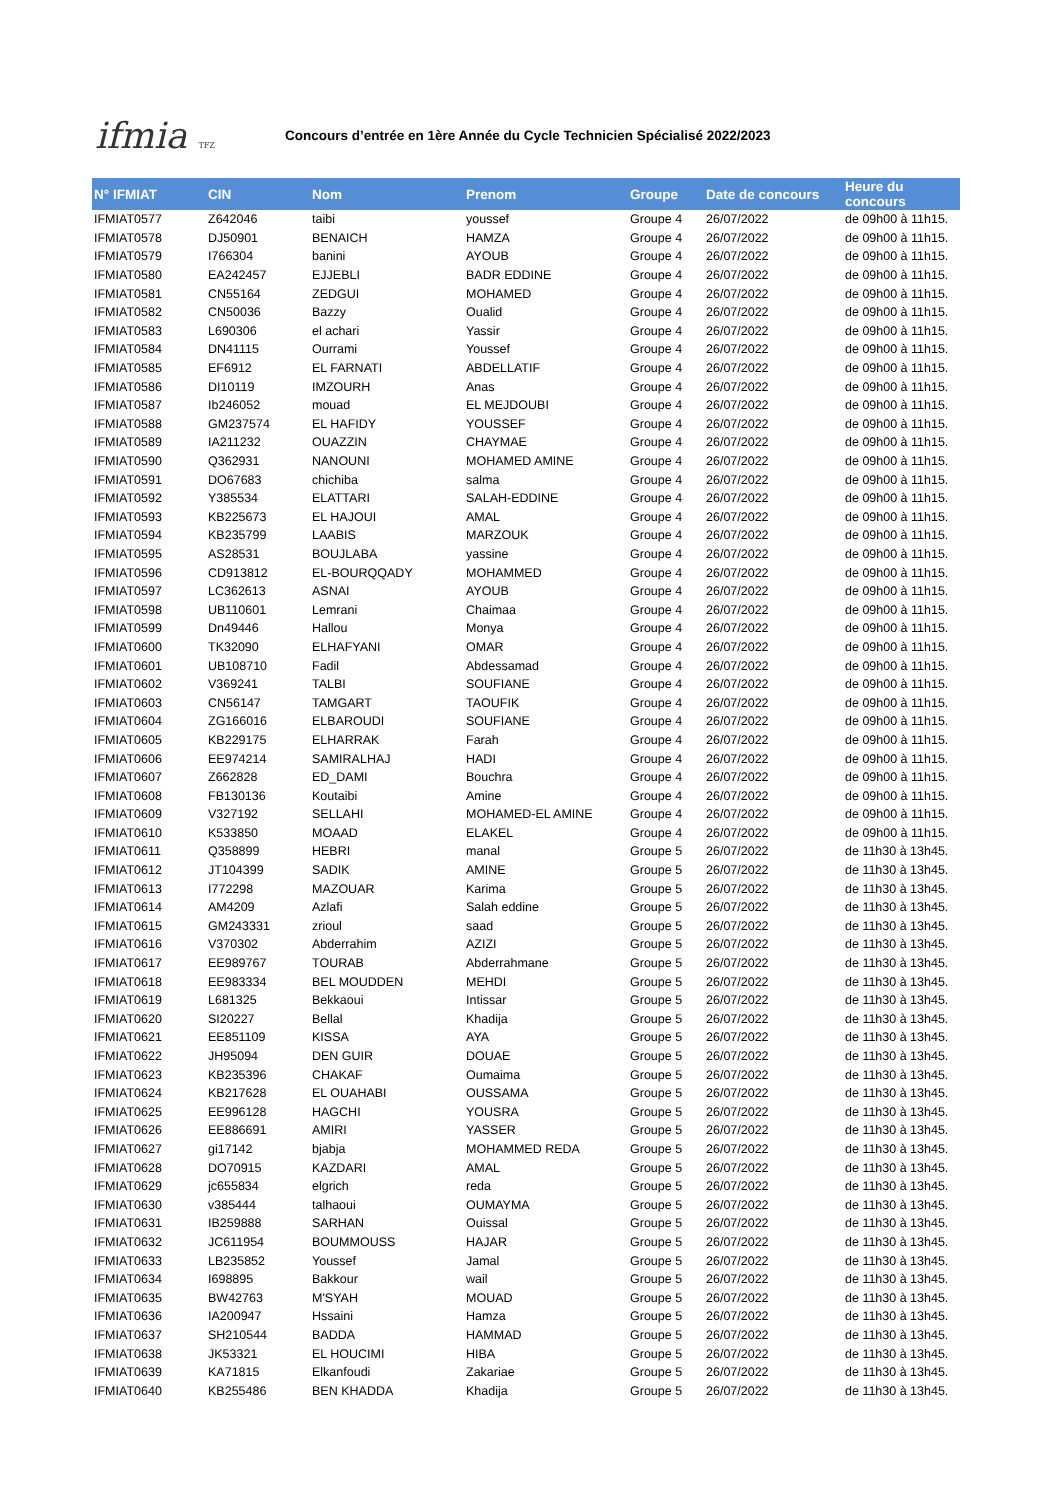ifmia TFZ
Concours d’entrée en 1ère Année du Cycle Technicien Spécialisé 2022/2023
| N° IFMIAT | CIN | Nom | Prenom | Groupe | Date de concours | Heure du concours |
| --- | --- | --- | --- | --- | --- | --- |
| IFMIAT0577 | Z642046 | taibi | youssef | Groupe 4 | 26/07/2022 | de 09h00 à 11h15. |
| IFMIAT0578 | DJ50901 | BENAICH | HAMZA | Groupe 4 | 26/07/2022 | de 09h00 à 11h15. |
| IFMIAT0579 | I766304 | banini | AYOUB | Groupe 4 | 26/07/2022 | de 09h00 à 11h15. |
| IFMIAT0580 | EA242457 | EJJEBLI | BADR EDDINE | Groupe 4 | 26/07/2022 | de 09h00 à 11h15. |
| IFMIAT0581 | CN55164 | ZEDGUI | MOHAMED | Groupe 4 | 26/07/2022 | de 09h00 à 11h15. |
| IFMIAT0582 | CN50036 | Bazzy | Oualid | Groupe 4 | 26/07/2022 | de 09h00 à 11h15. |
| IFMIAT0583 | L690306 | el achari | Yassir | Groupe 4 | 26/07/2022 | de 09h00 à 11h15. |
| IFMIAT0584 | DN41115 | Ourrami | Youssef | Groupe 4 | 26/07/2022 | de 09h00 à 11h15. |
| IFMIAT0585 | EF6912 | EL FARNATI | ABDELLATIF | Groupe 4 | 26/07/2022 | de 09h00 à 11h15. |
| IFMIAT0586 | DI10119 | IMZOURH | Anas | Groupe 4 | 26/07/2022 | de 09h00 à 11h15. |
| IFMIAT0587 | Ib246052 | mouad | EL MEJDOUBI | Groupe 4 | 26/07/2022 | de 09h00 à 11h15. |
| IFMIAT0588 | GM237574 | EL HAFIDY | YOUSSEF | Groupe 4 | 26/07/2022 | de 09h00 à 11h15. |
| IFMIAT0589 | IA211232 | OUAZZIN | CHAYMAE | Groupe 4 | 26/07/2022 | de 09h00 à 11h15. |
| IFMIAT0590 | Q362931 | NANOUNI | MOHAMED AMINE | Groupe 4 | 26/07/2022 | de 09h00 à 11h15. |
| IFMIAT0591 | DO67683 | chichiba | salma | Groupe 4 | 26/07/2022 | de 09h00 à 11h15. |
| IFMIAT0592 | Y385534 | ELATTARI | SALAH-EDDINE | Groupe 4 | 26/07/2022 | de 09h00 à 11h15. |
| IFMIAT0593 | KB225673 | EL HAJOUI | AMAL | Groupe 4 | 26/07/2022 | de 09h00 à 11h15. |
| IFMIAT0594 | KB235799 | LAABIS | MARZOUK | Groupe 4 | 26/07/2022 | de 09h00 à 11h15. |
| IFMIAT0595 | AS28531 | BOUJLABA | yassine | Groupe 4 | 26/07/2022 | de 09h00 à 11h15. |
| IFMIAT0596 | CD913812 | EL-BOURQQADY | MOHAMMED | Groupe 4 | 26/07/2022 | de 09h00 à 11h15. |
| IFMIAT0597 | LC362613 | ASNAI | AYOUB | Groupe 4 | 26/07/2022 | de 09h00 à 11h15. |
| IFMIAT0598 | UB110601 | Lemrani | Chaimaa | Groupe 4 | 26/07/2022 | de 09h00 à 11h15. |
| IFMIAT0599 | Dn49446 | Hallou | Monya | Groupe 4 | 26/07/2022 | de 09h00 à 11h15. |
| IFMIAT0600 | TK32090 | ELHAFYANI | OMAR | Groupe 4 | 26/07/2022 | de 09h00 à 11h15. |
| IFMIAT0601 | UB108710 | Fadil | Abdessamad | Groupe 4 | 26/07/2022 | de 09h00 à 11h15. |
| IFMIAT0602 | V369241 | TALBI | SOUFIANE | Groupe 4 | 26/07/2022 | de 09h00 à 11h15. |
| IFMIAT0603 | CN56147 | TAMGART | TAOUFIK | Groupe 4 | 26/07/2022 | de 09h00 à 11h15. |
| IFMIAT0604 | ZG166016 | ELBAROUDI | SOUFIANE | Groupe 4 | 26/07/2022 | de 09h00 à 11h15. |
| IFMIAT0605 | KB229175 | ELHARRAK | Farah | Groupe 4 | 26/07/2022 | de 09h00 à 11h15. |
| IFMIAT0606 | EE974214 | SAMIRALHAJ | HADI | Groupe 4 | 26/07/2022 | de 09h00 à 11h15. |
| IFMIAT0607 | Z662828 | ED_DAMI | Bouchra | Groupe 4 | 26/07/2022 | de 09h00 à 11h15. |
| IFMIAT0608 | FB130136 | Koutaibi | Amine | Groupe 4 | 26/07/2022 | de 09h00 à 11h15. |
| IFMIAT0609 | V327192 | SELLAHI | MOHAMED-EL AMINE | Groupe 4 | 26/07/2022 | de 09h00 à 11h15. |
| IFMIAT0610 | K533850 | MOAAD | ELAKEL | Groupe 4 | 26/07/2022 | de 09h00 à 11h15. |
| IFMIAT0611 | Q358899 | HEBRI | manal | Groupe 5 | 26/07/2022 | de 11h30 à 13h45. |
| IFMIAT0612 | JT104399 | SADIK | AMINE | Groupe 5 | 26/07/2022 | de 11h30 à 13h45. |
| IFMIAT0613 | I772298 | MAZOUAR | Karima | Groupe 5 | 26/07/2022 | de 11h30 à 13h45. |
| IFMIAT0614 | AM4209 | Azlafi | Salah eddine | Groupe 5 | 26/07/2022 | de 11h30 à 13h45. |
| IFMIAT0615 | GM243331 | zrioul | saad | Groupe 5 | 26/07/2022 | de 11h30 à 13h45. |
| IFMIAT0616 | V370302 | Abderrahim | AZIZI | Groupe 5 | 26/07/2022 | de 11h30 à 13h45. |
| IFMIAT0617 | EE989767 | TOURAB | Abderrahmane | Groupe 5 | 26/07/2022 | de 11h30 à 13h45. |
| IFMIAT0618 | EE983334 | BEL MOUDDEN | MEHDI | Groupe 5 | 26/07/2022 | de 11h30 à 13h45. |
| IFMIAT0619 | L681325 | Bekkaoui | Intissar | Groupe 5 | 26/07/2022 | de 11h30 à 13h45. |
| IFMIAT0620 | SI20227 | Bellal | Khadija | Groupe 5 | 26/07/2022 | de 11h30 à 13h45. |
| IFMIAT0621 | EE851109 | KISSA | AYA | Groupe 5 | 26/07/2022 | de 11h30 à 13h45. |
| IFMIAT0622 | JH95094 | DEN GUIR | DOUAE | Groupe 5 | 26/07/2022 | de 11h30 à 13h45. |
| IFMIAT0623 | KB235396 | CHAKAF | Oumaima | Groupe 5 | 26/07/2022 | de 11h30 à 13h45. |
| IFMIAT0624 | KB217628 | EL OUAHABI | OUSSAMA | Groupe 5 | 26/07/2022 | de 11h30 à 13h45. |
| IFMIAT0625 | EE996128 | HAGCHI | YOUSRA | Groupe 5 | 26/07/2022 | de 11h30 à 13h45. |
| IFMIAT0626 | EE886691 | AMIRI | YASSER | Groupe 5 | 26/07/2022 | de 11h30 à 13h45. |
| IFMIAT0627 | gi17142 | bjabja | MOHAMMED REDA | Groupe 5 | 26/07/2022 | de 11h30 à 13h45. |
| IFMIAT0628 | DO70915 | KAZDARI | AMAL | Groupe 5 | 26/07/2022 | de 11h30 à 13h45. |
| IFMIAT0629 | jc655834 | elgrich | reda | Groupe 5 | 26/07/2022 | de 11h30 à 13h45. |
| IFMIAT0630 | v385444 | talhaoui | OUMAYMA | Groupe 5 | 26/07/2022 | de 11h30 à 13h45. |
| IFMIAT0631 | IB259888 | SARHAN | Ouissal | Groupe 5 | 26/07/2022 | de 11h30 à 13h45. |
| IFMIAT0632 | JC611954 | BOUMMOUSS | HAJAR | Groupe 5 | 26/07/2022 | de 11h30 à 13h45. |
| IFMIAT0633 | LB235852 | Youssef | Jamal | Groupe 5 | 26/07/2022 | de 11h30 à 13h45. |
| IFMIAT0634 | I698895 | Bakkour | wail | Groupe 5 | 26/07/2022 | de 11h30 à 13h45. |
| IFMIAT0635 | BW42763 | M'SYAH | MOUAD | Groupe 5 | 26/07/2022 | de 11h30 à 13h45. |
| IFMIAT0636 | IA200947 | Hssaini | Hamza | Groupe 5 | 26/07/2022 | de 11h30 à 13h45. |
| IFMIAT0637 | SH210544 | BADDA | HAMMAD | Groupe 5 | 26/07/2022 | de 11h30 à 13h45. |
| IFMIAT0638 | JK53321 | EL HOUCIMI | HIBA | Groupe 5 | 26/07/2022 | de 11h30 à 13h45. |
| IFMIAT0639 | KA71815 | Elkanfoudi | Zakariae | Groupe 5 | 26/07/2022 | de 11h30 à 13h45. |
| IFMIAT0640 | KB255486 | BEN KHADDA | Khadija | Groupe 5 | 26/07/2022 | de 11h30 à 13h45. |